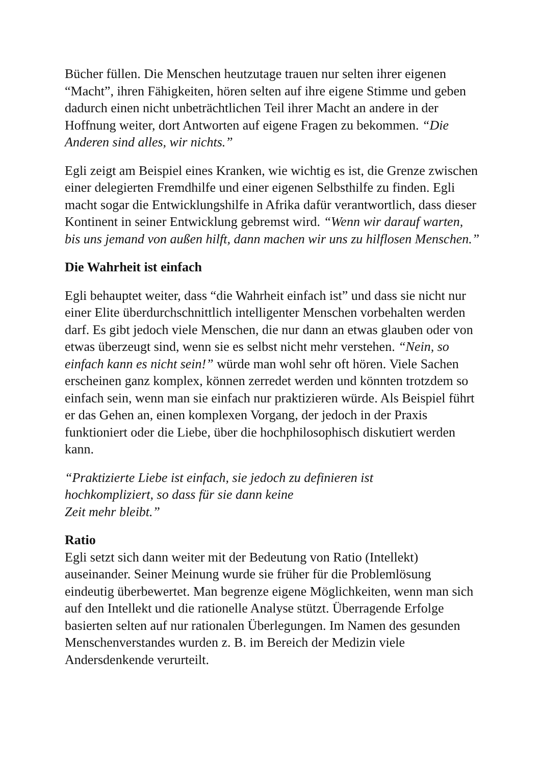Bücher füllen. Die Menschen heutzutage trauen nur selten ihrer eigenen “Macht”, ihren Fähigkeiten, hören selten auf ihre eigene Stimme und geben dadurch einen nicht unbeträchtlichen Teil ihrer Macht an andere in der Hoffnung weiter, dort Antworten auf eigene Fragen zu bekommen. “Die Anderen sind alles, wir nichts.”
Egli zeigt am Beispiel eines Kranken, wie wichtig es ist, die Grenze zwischen einer delegierten Fremdhilfe und einer eigenen Selbsthilfe zu finden. Egli macht sogar die Entwicklungshilfe in Afrika dafür verantwortlich, dass dieser Kontinent in seiner Entwicklung gebremst wird. “Wenn wir darauf warten, bis uns jemand von außen hilft, dann machen wir uns zu hilflosen Menschen.”
Die Wahrheit ist einfach
Egli behauptet weiter, dass “die Wahrheit einfach ist” und dass sie nicht nur einer Elite überdurchschnittlich intelligenter Menschen vorbehalten werden darf. Es gibt jedoch viele Menschen, die nur dann an etwas glauben oder von etwas überzeugt sind, wenn sie es selbst nicht mehr verstehen. “Nein, so einfach kann es nicht sein!” würde man wohl sehr oft hören. Viele Sachen erscheinen ganz komplex, können zerredet werden und könnten trotzdem so einfach sein, wenn man sie einfach nur praktizieren würde. Als Beispiel führt er das Gehen an, einen komplexen Vorgang, der jedoch in der Praxis funktioniert oder die Liebe, über die hochphilosophisch diskutiert werden kann.
“Praktizierte Liebe ist einfach, sie jedoch zu definieren ist
hochkompliziert, so dass für sie dann keine
Zeit mehr bleibt.”
Ratio
Egli setzt sich dann weiter mit der Bedeutung von Ratio (Intellekt) auseinander. Seiner Meinung wurde sie früher für die Problemlösung eindeutig überbewertet. Man begrenze eigene Möglichkeiten, wenn man sich auf den Intellekt und die rationelle Analyse stützt. Überragende Erfolge basierten selten auf nur rationalen Überlegungen. Im Namen des gesunden Menschenverstandes wurden z. B. im Bereich der Medizin viele Andersdenkende verurteilt.